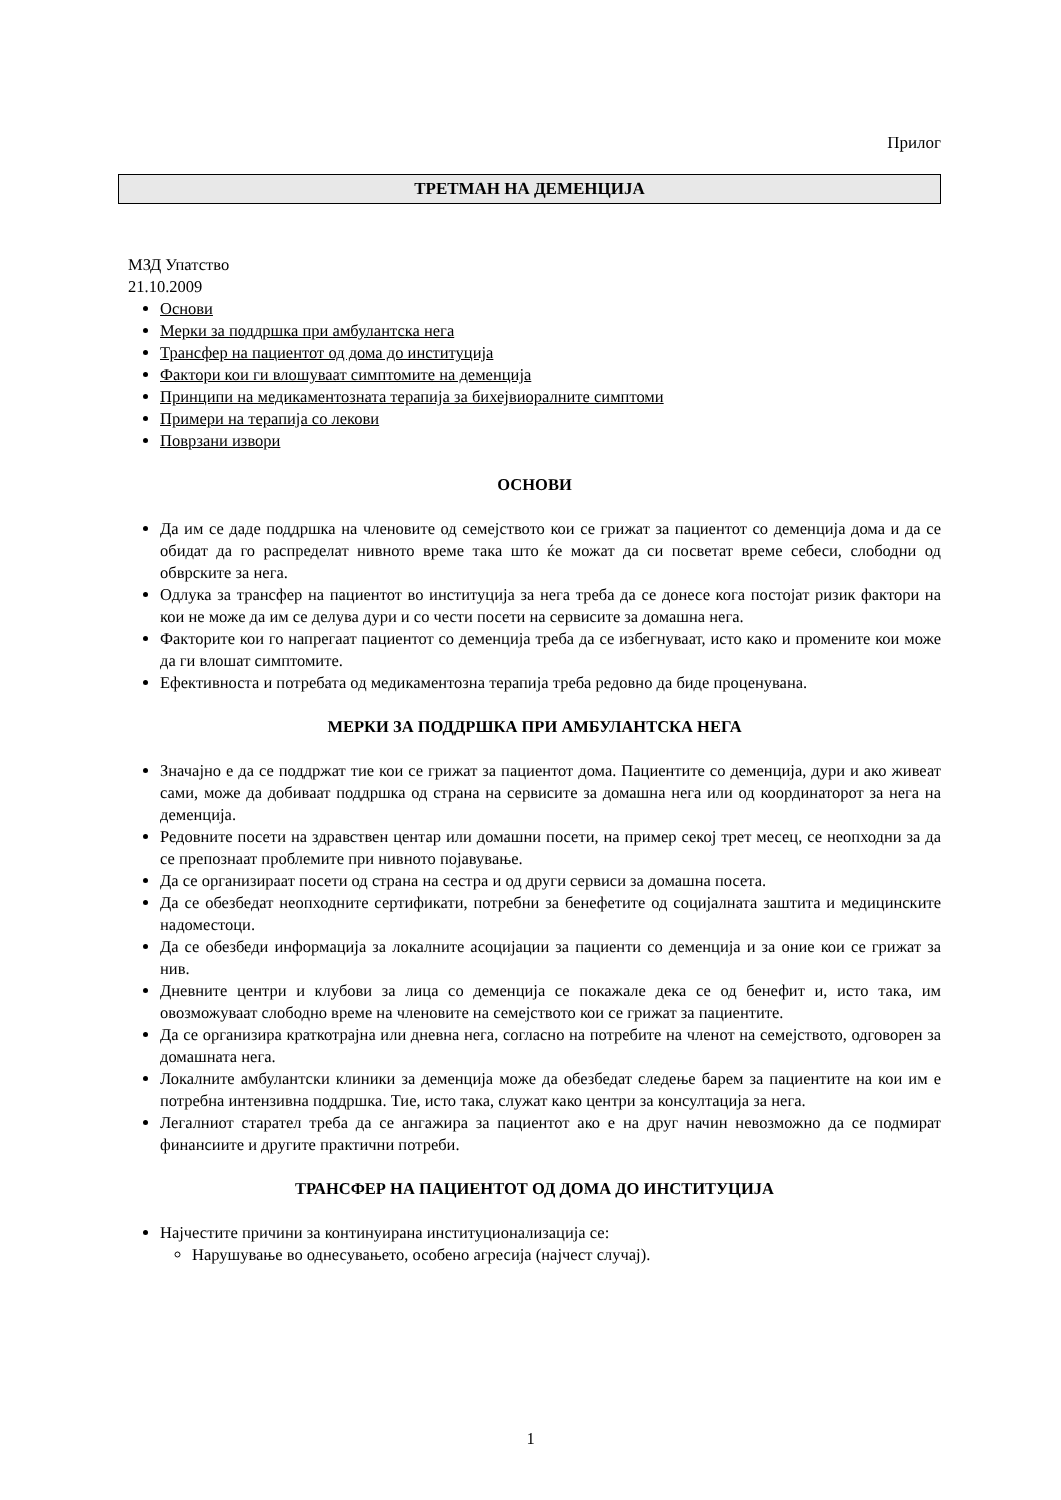Прилог
ТРЕТМАН НА ДЕМЕНЦИЈА
МЗД Упатство
21.10.2009
Основи
Мерки за поддршка при амбулантска нега
Трансфер на пациентот од дома до институција
Фактори кои ги влошуваат симптомите на деменција
Принципи на медикаментозната терапија за бихејвиоралните симптоми
Примери на терапија со лекови
Поврзани извори
ОСНОВИ
Да им се даде поддршка на членовите од семејството кои се грижат за пациентот со деменција дома и да се обидат да го распределат нивното време така што ќе можат да си посветат време себеси, слободни од обврските за нега.
Одлука за трансфер на пациентот во институција за нега треба да се донесе кога постојат ризик фактори на кои не може да им се делува дури и со чести посети на сервисите за домашна нега.
Факторите кои го напрегаат пациентот со деменција треба да се избегнуваат, исто како и промените кои може да ги влошат симптомите.
Ефективноста и потребата од медикаментозна терапија треба редовно да биде проценувана.
МЕРКИ ЗА ПОДДРШКА ПРИ АМБУЛАНТСКА НЕГА
Значајно е да се поддржат тие кои се грижат за пациентот дома. Пациентите со деменција, дури и ако живеат сами, може да добиваат поддршка од страна на сервисите за домашна нега или од координаторот за нега на деменција.
Редовните посети на здравствен центар или домашни посети, на пример секој трет месец, се неопходни за да се препознаат проблемите при нивното појавување.
Да се организираат посети од страна на сестра и од други сервиси за домашна посета.
Да се обезбедат неопходните сертификати, потребни за бенефетите од социјалната заштита и медицинските надоместоци.
Да се обезбеди информација за локалните асоцијации за пациенти со деменција и за оние кои се грижат за нив.
Дневните центри и клубови за лица со деменција се покажале дека се од бенефит и, исто така, им овозможуваат слободно време на членовите на семејството кои се грижат за пациентите.
Да се организира краткотрајна или дневна нега, согласно на потребите на членот на семејството, одговорен за домашната нега.
Локалните амбулантски клиники за деменција може да обезбедат следење барем за пациентите на кои им е потребна интензивна поддршка. Тие, исто така, служат како центри за консултација за нега.
Легалниот старател треба да се ангажира за пациентот ако е на друг начин невозможно да се подмират финансиите и другите практични потреби.
ТРАНСФЕР НА ПАЦИЕНТОТ ОД ДОМА ДО ИНСТИТУЦИЈА
Најчестите причини за континуирана институционализација се:
Нарушување во однесувањето, особено агресија (најчест случај).
1